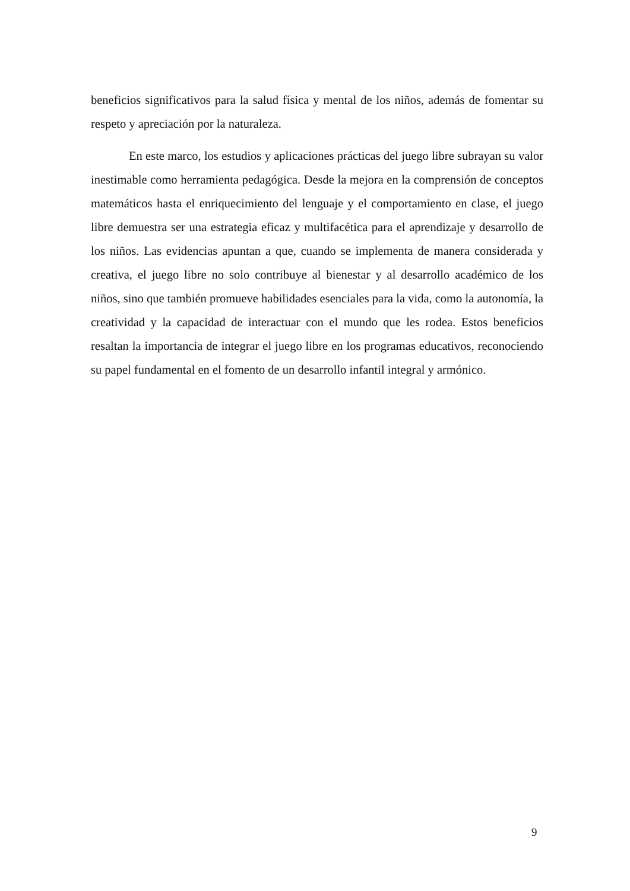beneficios significativos para la salud física y mental de los niños, además de fomentar su respeto y apreciación por la naturaleza.
En este marco, los estudios y aplicaciones prácticas del juego libre subrayan su valor inestimable como herramienta pedagógica. Desde la mejora en la comprensión de conceptos matemáticos hasta el enriquecimiento del lenguaje y el comportamiento en clase, el juego libre demuestra ser una estrategia eficaz y multifacética para el aprendizaje y desarrollo de los niños. Las evidencias apuntan a que, cuando se implementa de manera considerada y creativa, el juego libre no solo contribuye al bienestar y al desarrollo académico de los niños, sino que también promueve habilidades esenciales para la vida, como la autonomía, la creatividad y la capacidad de interactuar con el mundo que les rodea. Estos beneficios resaltan la importancia de integrar el juego libre en los programas educativos, reconociendo su papel fundamental en el fomento de un desarrollo infantil integral y armónico.
9